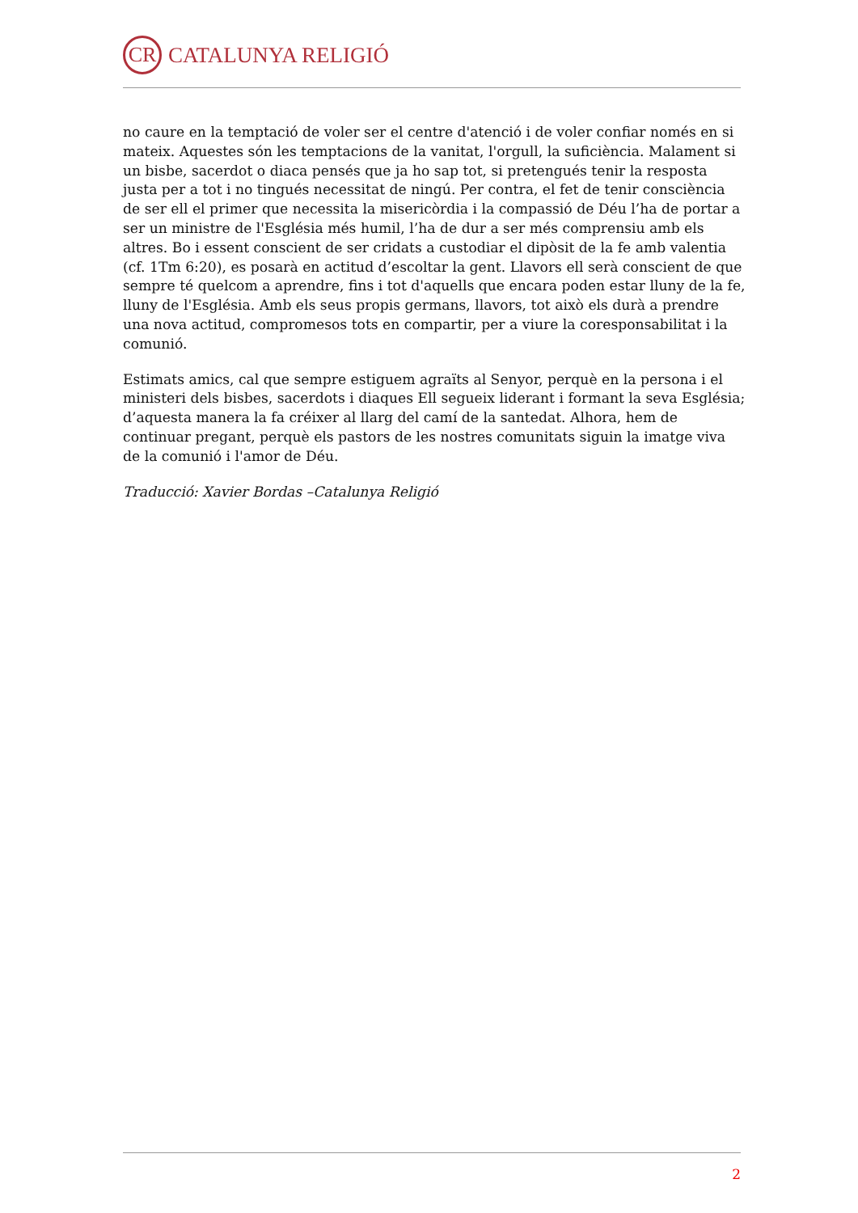CR CATALUNYA RELIGIÓ
no caure en la temptació de voler ser el centre d'atenció i de voler confiar només en si mateix. Aquestes són les temptacions de la vanitat, l'orgull, la suficiència. Malament si un bisbe, sacerdot o diaca pensés que ja ho sap tot, si pretengués tenir la resposta justa per a tot i no tingués necessitat de ningú. Per contra, el fet de tenir consciència de ser ell el primer que necessita la misericòrdia i la compassió de Déu l’ha de portar a ser un ministre de l'Església més humil, l’ha de dur a ser més comprensiu amb els altres. Bo i essent conscient de ser cridats a custodiar el dipòsit de la fe amb valentia (cf. 1Tm 6:20), es posarà en actitud d’escoltar la gent. Llavors ell serà conscient de que sempre té quelcom a aprendre, fins i tot d'aquells que encara poden estar lluny de la fe, lluny de l'Església. Amb els seus propis germans, llavors, tot això els durà a prendre una nova actitud, compromesos tots en compartir, per a viure la coresponsabilitat i la comunió.
Estimats amics, cal que sempre estiguem agraïts al Senyor, perquè en la persona i el ministeri dels bisbes, sacerdots i diaques Ell segueix liderant i formant la seva Església; d’aquesta manera la fa créixer al llarg del camí de la santedat. Alhora, hem de continuar pregant, perquè els pastors de les nostres comunitats siguin la imatge viva de la comunió i l'amor de Déu.
Traducció: Xavier Bordas –Catalunya Religió
2